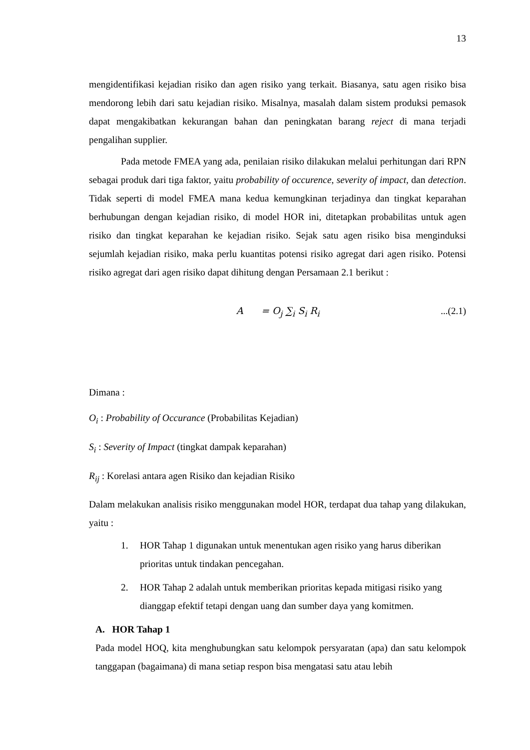13
mengidentifikasi kejadian risiko dan agen risiko yang terkait. Biasanya, satu agen risiko bisa mendorong lebih dari satu kejadian risiko. Misalnya, masalah dalam sistem produksi pemasok dapat mengakibatkan kekurangan bahan dan peningkatan barang reject di mana terjadi pengalihan supplier.
Pada metode FMEA yang ada, penilaian risiko dilakukan melalui perhitungan dari RPN sebagai produk dari tiga faktor, yaitu probability of occurence, severity of impact, dan detection. Tidak seperti di model FMEA mana kedua kemungkinan terjadinya dan tingkat keparahan berhubungan dengan kejadian risiko, di model HOR ini, ditetapkan probabilitas untuk agen risiko dan tingkat keparahan ke kejadian risiko. Sejak satu agen risiko bisa menginduksi sejumlah kejadian risiko, maka perlu kuantitas potensi risiko agregat dari agen risiko. Potensi risiko agregat dari agen risiko dapat dihitung dengan Persamaan 2.1 berikut :
A = O<sub>j</sub> ∑<sub>i</sub> S<sub>i</sub> R<sub>i</sub>...(2.1)
Dimana :
O<sub>i</sub> : Probability of Occurance (Probabilitas Kejadian)
S<sub>i</sub> : Severity of Impact (tingkat dampak keparahan)
R<sub>ij</sub> : Korelasi antara agen Risiko dan kejadian Risiko
Dalam melakukan analisis risiko menggunakan model HOR, terdapat dua tahap yang dilakukan, yaitu :
1. HOR Tahap 1 digunakan untuk menentukan agen risiko yang harus diberikan prioritas untuk tindakan pencegahan.
2. HOR Tahap 2 adalah untuk memberikan prioritas kepada mitigasi risiko yang dianggap efektif tetapi dengan uang dan sumber daya yang komitmen.
A. HOR Tahap 1
Pada model HOQ, kita menghubungkan satu kelompok persyaratan (apa) dan satu kelompok tanggapan (bagaimana) di mana setiap respon bisa mengatasi satu atau lebih